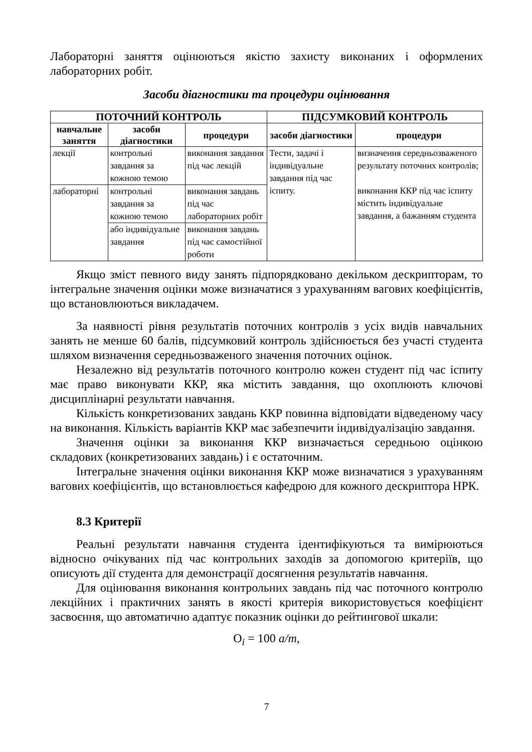Лабораторні заняття оцінюються якістю захисту виконаних і оформлених лабораторних робіт.
Засоби діагностики та процедури оцінювання
| ПОТОЧНИЙ КОНТРОЛЬ | | | ПІДСУМКОВИЙ КОНТРОЛЬ | |
| --- | --- | --- | --- | --- |
| навчальне заняття | засоби діагностики | процедури | засоби діагностики | процедури |
| лекції | контрольні завдання за кожною темою | виконання завдання під час лекцій | Тести, задачі і індивідуальне завдання під час іспиту. | визначення середньозваженого результату поточних контролів; виконання ККР під час іспиту містить індивідуальне завдання, а бажанням студента |
| лабораторні | контрольні завдання за кожною темою | виконання завдань під час лабораторних робіт | | |
| | або індивідуальне завдання | виконання завдань під час самостійної роботи | | |
Якщо зміст певного виду занять підпорядковано декільком дескрипторам, то інтегральне значення оцінки може визначатися з урахуванням вагових коефіцієнтів, що встановлюються викладачем.
За наявності рівня результатів поточних контролів з усіх видів навчальних занять не менше 60 балів, підсумковий контроль здійснюється без участі студента шляхом визначення середньозваженого значення поточних оцінок.
Незалежно від результатів поточного контролю кожен студент під час іспиту має право виконувати ККР, яка містить завдання, що охоплюють ключові дисциплінарні результати навчання.
Кількість конкретизованих завдань ККР повинна відповідати відведеному часу на виконання. Кількість варіантів ККР має забезпечити індивідуалізацію завдання.
Значення оцінки за виконання ККР визначається середньою оцінкою складових (конкретизованих завдань) і є остаточним.
Інтегральне значення оцінки виконання ККР може визначатися з урахуванням вагових коефіцієнтів, що встановлюється кафедрою для кожного дескриптора НРК.
8.3 Критерії
Реальні результати навчання студента ідентифікуються та вимірюються відносно очікуваних під час контрольних заходів за допомогою критеріїв, що описують дії студента для демонстрації досягнення результатів навчання.
Для оцінювання виконання контрольних завдань під час поточного контролю лекційних і практичних занять в якості критерія використовується коефіцієнт засвоєння, що автоматично адаптує показник оцінки до рейтингової шкали:
O<sub>i</sub> = 100 a/m,
7